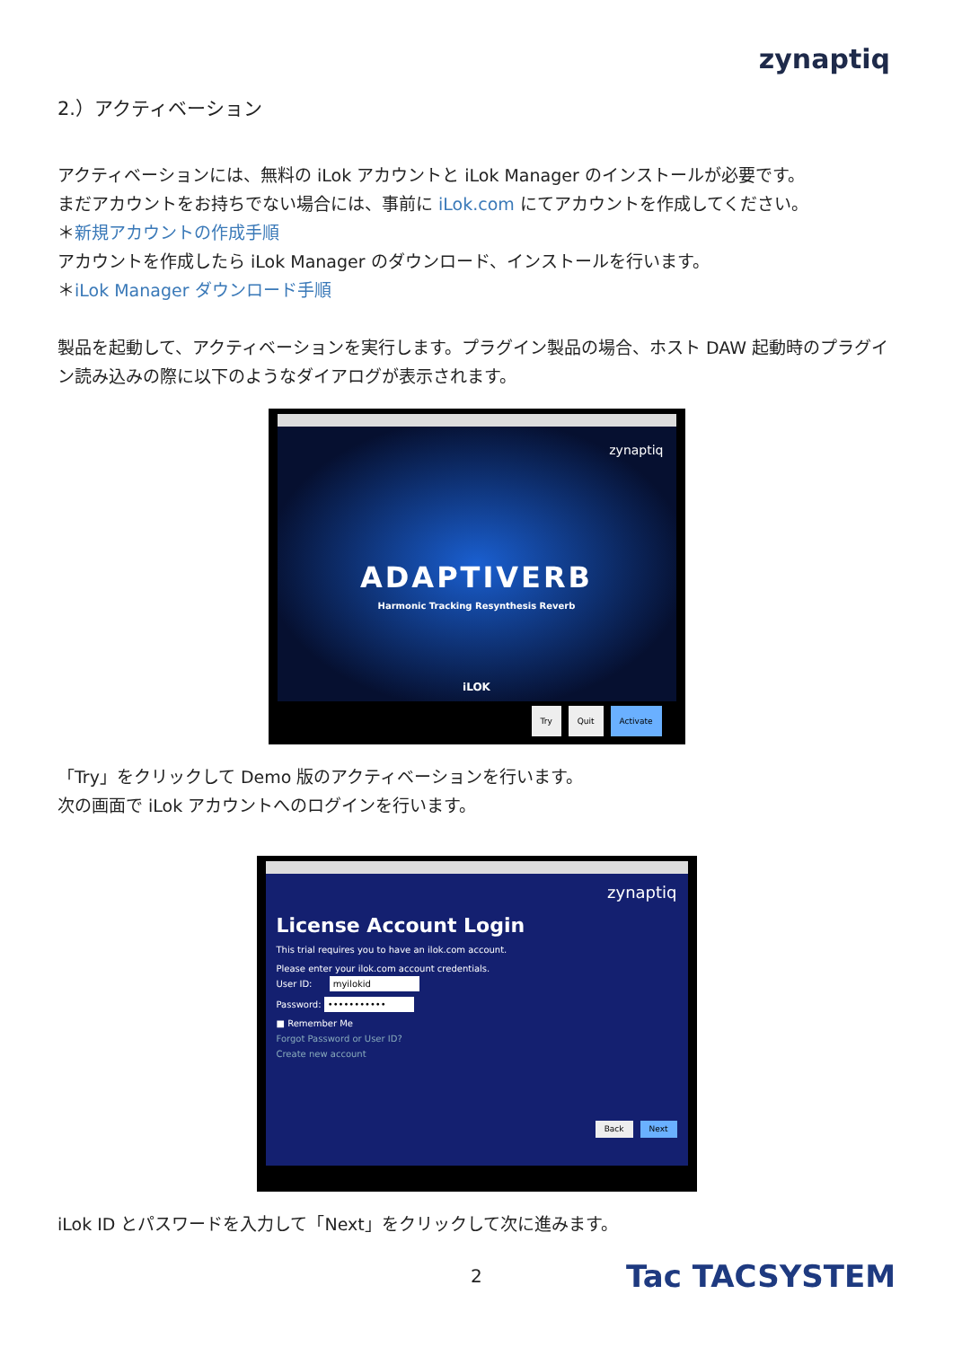zynaptiq
2.）アクティベーション
アクティベーションには、無料の iLok アカウントと iLok Manager のインストールが必要です。
まだアカウントをお持ちでない場合には、事前に iLok.com にてアカウントを作成してください。
＊新規アカウントの作成手順
アカウントを作成したら iLok Manager のダウンロード、インストールを行います。
＊iLok Manager ダウンロード手順
製品を起動して、アクティベーションを実行します。プラグイン製品の場合、ホスト DAW 起動時のプラグイン読み込みの際に以下のようなダイアログが表示されます。
zynaptiq
ADAPTIVERB
Harmonic Tracking Resynthesis Reverb
iLOK
Try Quit Activate
「Try」をクリックして Demo 版のアクティベーションを行います。
次の画面で iLok アカウントへのログインを行います。
zynaptiq
License Account Login
This trial requires you to have an ilok.com account.
Please enter your ilok.com account credentials.
User ID: myilokid
Password: •••••••••••
■ Remember Me
Forgot Password or User ID?
Create new account
Back Next
iLok ID とパスワードを入力して「Next」をクリックして次に進みます。
2 Tac TACSYSTEM